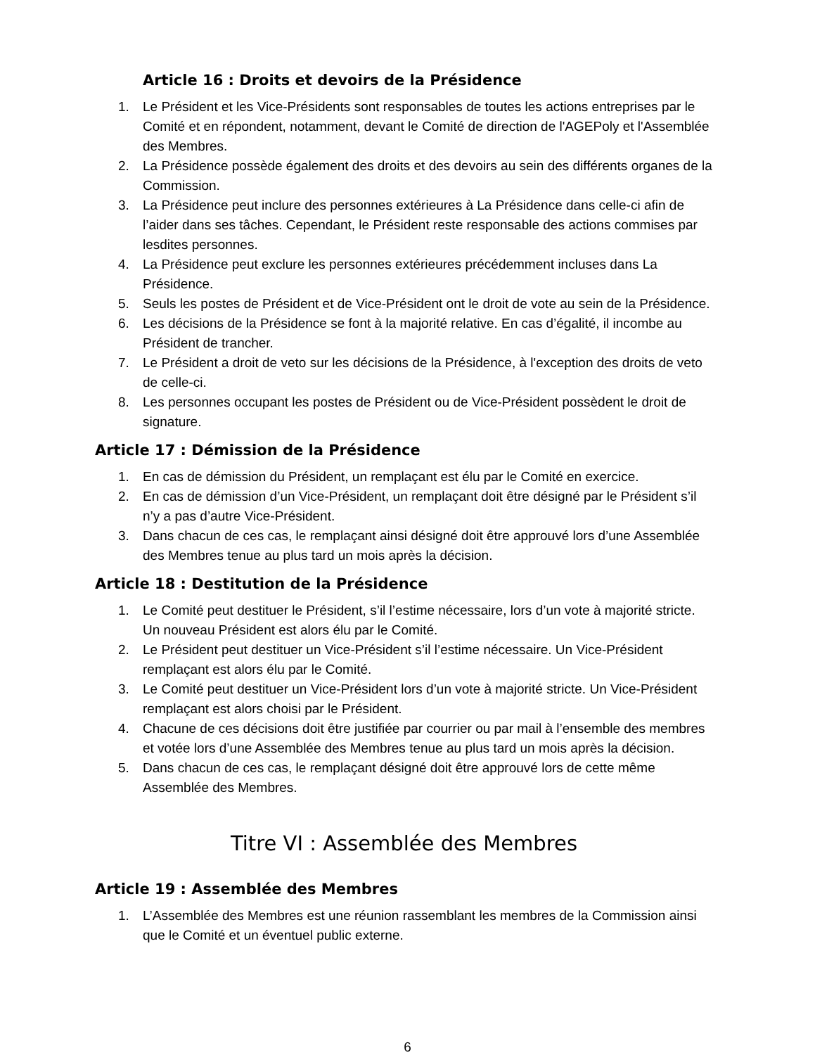Article 16 : Droits et devoirs de la Présidence
1. Le Président et les Vice-Présidents sont responsables de toutes les actions entreprises par le Comité et en répondent, notamment, devant le Comité de direction de l'AGEPoly et l'Assemblée des Membres.
2. La Présidence possède également des droits et des devoirs au sein des différents organes de la Commission.
3. La Présidence peut inclure des personnes extérieures à La Présidence dans celle-ci afin de l’aider dans ses tâches. Cependant, le Président reste responsable des actions commises par lesdites personnes.
4. La Présidence peut exclure les personnes extérieures précédemment incluses dans La Présidence.
5. Seuls les postes de Président et de Vice-Président ont le droit de vote au sein de la Présidence.
6. Les décisions de la Présidence se font à la majorité relative. En cas d’égalité, il incombe au Président de trancher.
7. Le Président a droit de veto sur les décisions de la Présidence, à l'exception des droits de veto de celle-ci.
8. Les personnes occupant les postes de Président ou de Vice-Président possèdent le droit de signature.
Article 17 : Démission de la Présidence
1. En cas de démission du Président, un remplaçant est élu par le Comité en exercice.
2. En cas de démission d’un Vice-Président, un remplaçant doit être désigné par le Président s’il n’y a pas d’autre Vice-Président.
3. Dans chacun de ces cas, le remplaçant ainsi désigné doit être approuvé lors d’une Assemblée des Membres tenue au plus tard un mois après la décision.
Article 18 : Destitution de la Présidence
1. Le Comité peut destituer le Président, s’il l’estime nécessaire, lors d’un vote à majorité stricte. Un nouveau Président est alors élu par le Comité.
2. Le Président peut destituer un Vice-Président s’il l’estime nécessaire. Un Vice-Président remplaçant est alors élu par le Comité.
3. Le Comité peut destituer un Vice-Président lors d’un vote à majorité stricte. Un Vice-Président remplaçant est alors choisi par le Président.
4. Chacune de ces décisions doit être justifiée par courrier ou par mail à l’ensemble des membres et votée lors d’une Assemblée des Membres tenue au plus tard un mois après la décision.
5. Dans chacun de ces cas, le remplaçant désigné doit être approuvé lors de cette même Assemblée des Membres.
Titre VI : Assemblée des Membres
Article 19 : Assemblée des Membres
1. L’Assemblée des Membres est une réunion rassemblant les membres de la Commission ainsi que le Comité et un éventuel public externe.
6